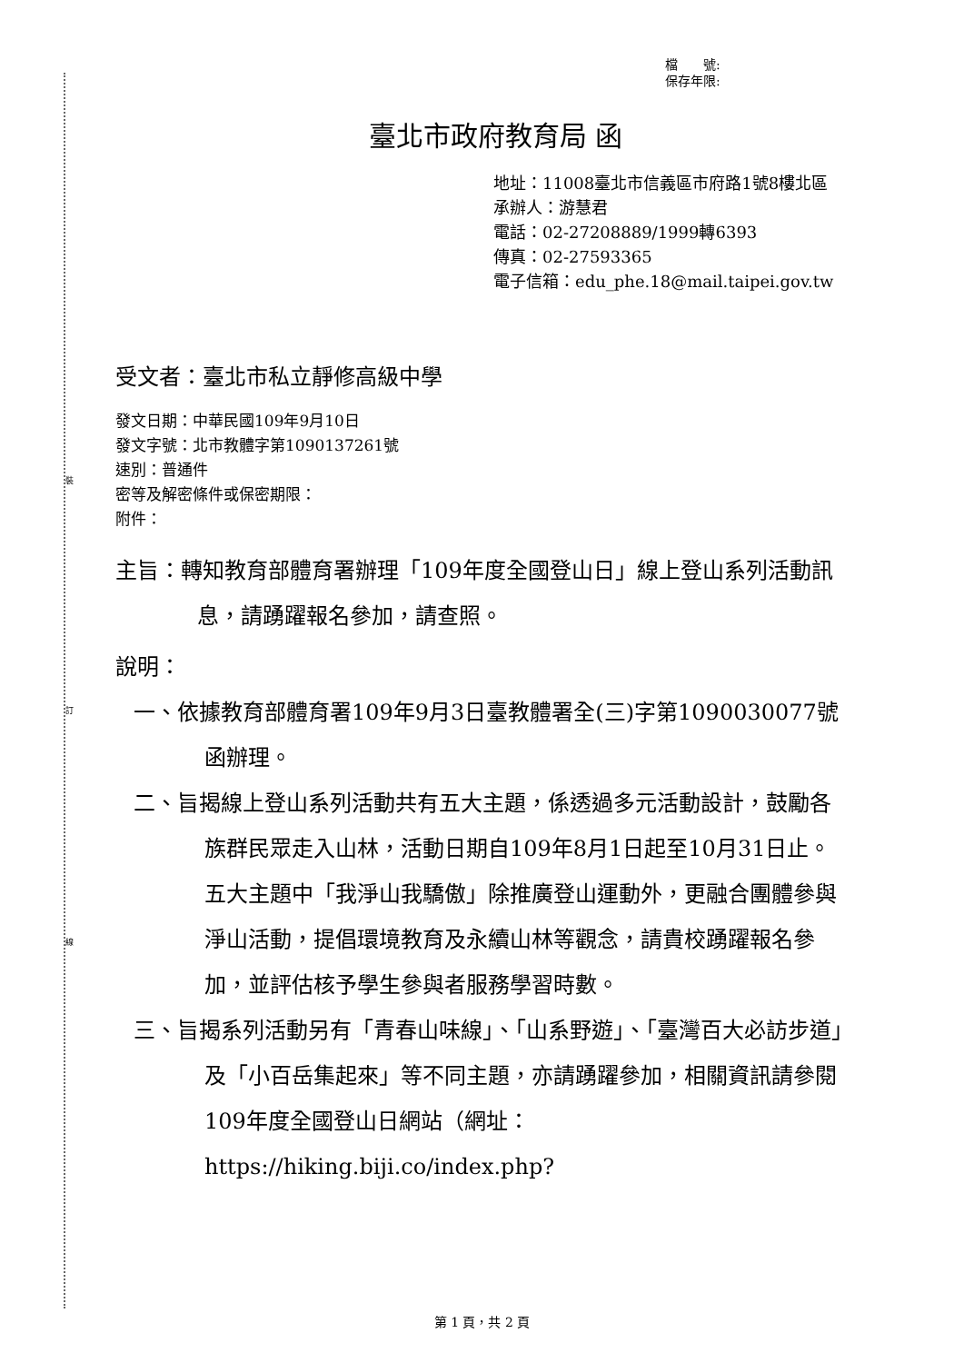裝
訂
線
檔　　號:
保存年限:
臺北市政府教育局 函
地址：11008臺北市信義區市府路1號8樓北區
承辦人：游慧君
電話：02-27208889/1999轉6393
傳真：02-27593365
電子信箱：edu_phe.18@mail.taipei.gov.tw
受文者：臺北市私立靜修高級中學
發文日期：中華民國109年9月10日
發文字號：北市教體字第1090137261號
速別：普通件
密等及解密條件或保密期限：
附件：
主旨：轉知教育部體育署辦理「109年度全國登山日」線上登山系列活動訊息，請踴躍報名參加，請查照。
說明：
一、依據教育部體育署109年9月3日臺教體署全(三)字第1090030077號函辦理。
二、旨揭線上登山系列活動共有五大主題，係透過多元活動設計，鼓勵各族群民眾走入山林，活動日期自109年8月1日起至10月31日止。五大主題中「我淨山我驕傲」除推廣登山運動外，更融合團體參與淨山活動，提倡環境教育及永續山林等觀念，請貴校踴躍報名參加，並評估核予學生參與者服務學習時數。
三、旨揭系列活動另有「青春山味線」、「山系野遊」、「臺灣百大必訪步道」及「小百岳集起來」等不同主題，亦請踴躍參加，相關資訊請參閱109年度全國登山日網站（網址：https://hiking.biji.co/index.php?
第 1 頁，共 2 頁